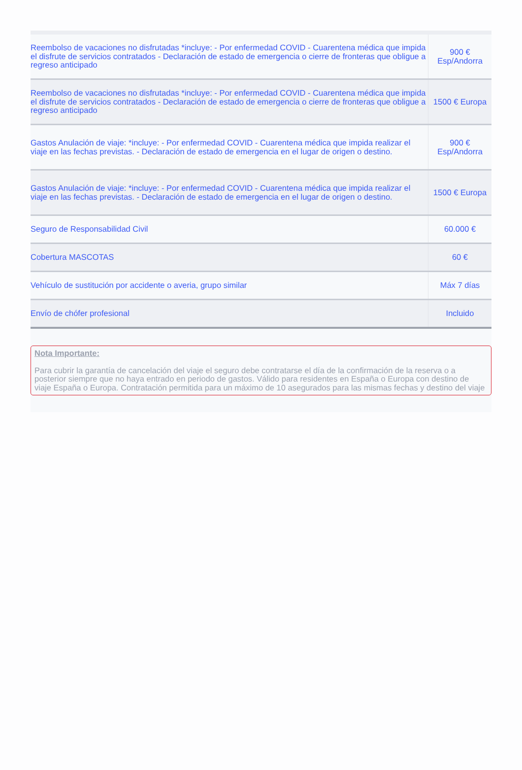| Reembolso de vacaciones no disfrutadas *incluye: - Por enfermedad COVID - Cuarentena médica que impida el disfrute de servicios contratados - Declaración de estado de emergencia o cierre de fronteras que obligue a regreso anticipado | 900 € Esp/Andorra |
| Reembolso de vacaciones no disfrutadas *incluye: - Por enfermedad COVID - Cuarentena médica que impida el disfrute de servicios contratados - Declaración de estado de emergencia o cierre de fronteras que obligue a regreso anticipado | 1500 € Europa |
| Gastos Anulación de viaje: *incluye: - Por enfermedad COVID - Cuarentena médica que impida realizar el viaje en las fechas previstas. - Declaración de estado de emergencia en el lugar de origen o destino. | 900 € Esp/Andorra |
| Gastos Anulación de viaje: *incluye: - Por enfermedad COVID - Cuarentena médica que impida realizar el viaje en las fechas previstas. - Declaración de estado de emergencia en el lugar de origen o destino. | 1500 € Europa |
| Seguro de Responsabilidad Civil | 60.000 € |
| Cobertura MASCOTAS | 60 € |
| Vehículo de sustitución por accidente o averia, grupo similar | Máx 7 días |
| Envío de chófer profesional | Incluido |
Nota Importante:
Para cubrir la garantía de cancelación del viaje el seguro debe contratarse el día de la confirmación de la reserva o a posterior siempre que no haya entrado en periodo de gastos. Válido para residentes en España o Europa con destino de viaje España o Europa. Contratación permitida para un máximo de 10 asegurados para las mismas fechas y destino del viaje